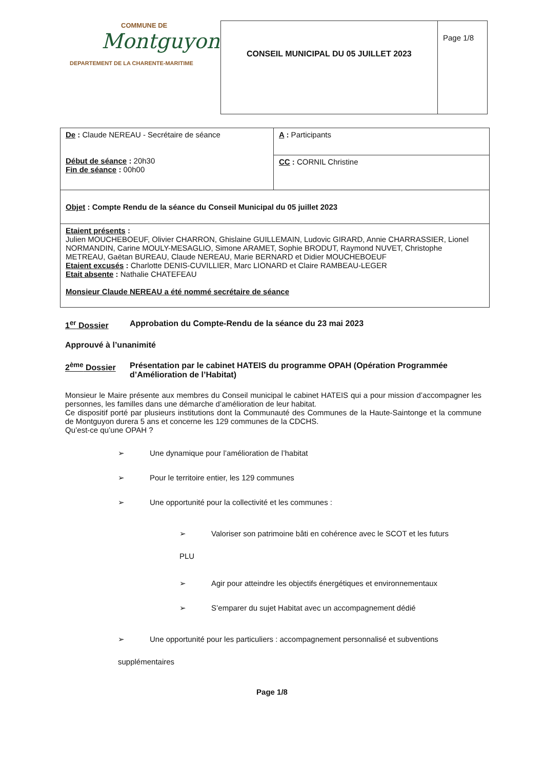| COMMUNE DE Montguyon DEPARTEMENT DE LA CHARENTE-MARITIME | CONSEIL MUNICIPAL DU 05 JUILLET 2023 | Page 1/8 |
| De : Claude NEREAU - Secrétaire de séance Début de séance : 20h30 Fin de séance : 00h00 | A : Participants |
| | CC : CORNIL Christine |
| Objet : Compte Rendu de la séance du Conseil Municipal du 05 juillet 2023 | |
| Etaient présents : Julien MOUCHEBOEUF, Olivier CHARRON, Ghislaine GUILLEMAIN, Ludovic GIRARD, Annie CHARRASSIER, Lionel NORMANDIN, Carine MOULY-MESAGLIO, Simone ARAMET, Sophie BRODUT, Raymond NUVET, Christophe METREAU, Gaëtan BUREAU, Claude NEREAU, Marie BERNARD et Didier MOUCHEBOEUF Etaient excusés : Charlotte DENIS-CUVILLIER, Marc LIONARD et Claire RAMBEAU-LEGER Etait absente : Nathalie CHATEFEAU Monsieur Claude NEREAU a été nommé secrétaire de séance | |
1<sup>er</sup> Dossier Approbation du Compte-Rendu de la séance du 23 mai 2023
Approuvé à l’unanimité
2<sup>ème</sup> Dossier Présentation par le cabinet HATEIS du programme OPAH (Opération Programmée d’Amélioration de l’Habitat)
Monsieur le Maire présente aux membres du Conseil municipal le cabinet HATEIS qui a pour mission d’accompagner les personnes, les familles dans une démarche d’amélioration de leur habitat.
Ce dispositif porté par plusieurs institutions dont la Communauté des Communes de la Haute-Saintonge et la commune de Montguyon durera 5 ans et concerne les 129 communes de la CDCHS.
Qu’est-ce qu’une OPAH ?
➢ Une dynamique pour l’amélioration de l’habitat
➢ Pour le territoire entier, les 129 communes
➢ Une opportunité pour la collectivité et les communes :
➢ Valoriser son patrimoine bâti en cohérence avec le SCOT et les futurs
PLU
➢ Agir pour atteindre les objectifs énergétiques et environnementaux
➢ S’emparer du sujet Habitat avec un accompagnement dédié
➢ Une opportunité pour les particuliers : accompagnement personnalisé et subventions
supplémentaires
Page 1/8